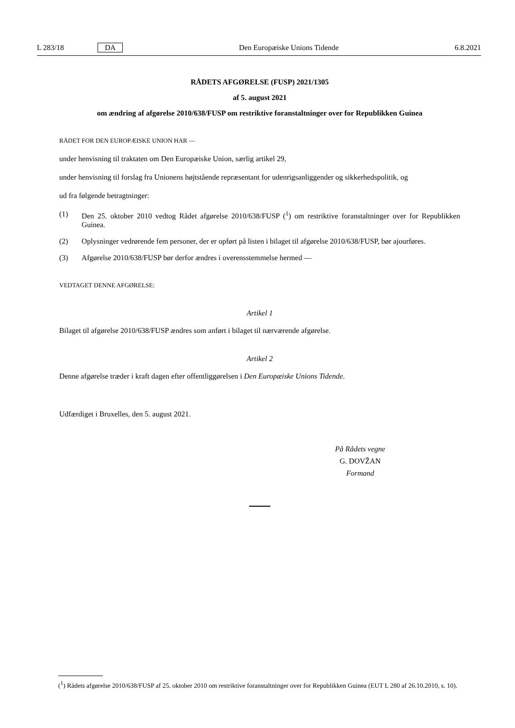L 283/18 DA Den Europæiske Unions Tidende 6.8.2021
RÅDETS AFGØRELSE (FUSP) 2021/1305
af 5. august 2021
om ændring af afgørelse 2010/638/FUSP om restriktive foranstaltninger over for Republikken Guinea
RÅDET FOR DEN EUROPÆISKE UNION HAR —
under henvisning til traktaten om Den Europæiske Union, særlig artikel 29,
under henvisning til forslag fra Unionens højtstående repræsentant for udenrigsanliggender og sikkerhedspolitik, og
ud fra følgende betragtninger:
(1) Den 25. oktober 2010 vedtog Rådet afgørelse 2010/638/FUSP (<sup>1</sup>) om restriktive foranstaltninger over for Republikken Guinea.
(2) Oplysninger vedrørende fem personer, der er opført på listen i bilaget til afgørelse 2010/638/FUSP, bør ajourføres.
(3) Afgørelse 2010/638/FUSP bør derfor ændres i overensstemmelse hermed —
VEDTAGET DENNE AFGØRELSE:
Artikel 1
Bilaget til afgørelse 2010/638/FUSP ændres som anført i bilaget til nærværende afgørelse.
Artikel 2
Denne afgørelse træder i kraft dagen efter offentliggørelsen i Den Europæiske Unions Tidende.
Udfærdiget i Bruxelles, den 5. august 2021.
På Rådets vegne
G. DOVŽAN
Formand
(<sup>1</sup>) Rådets afgørelse 2010/638/FUSP af 25. oktober 2010 om restriktive foranstaltninger over for Republikken Guinea (EUT L 280 af 26.10.2010, s. 10).